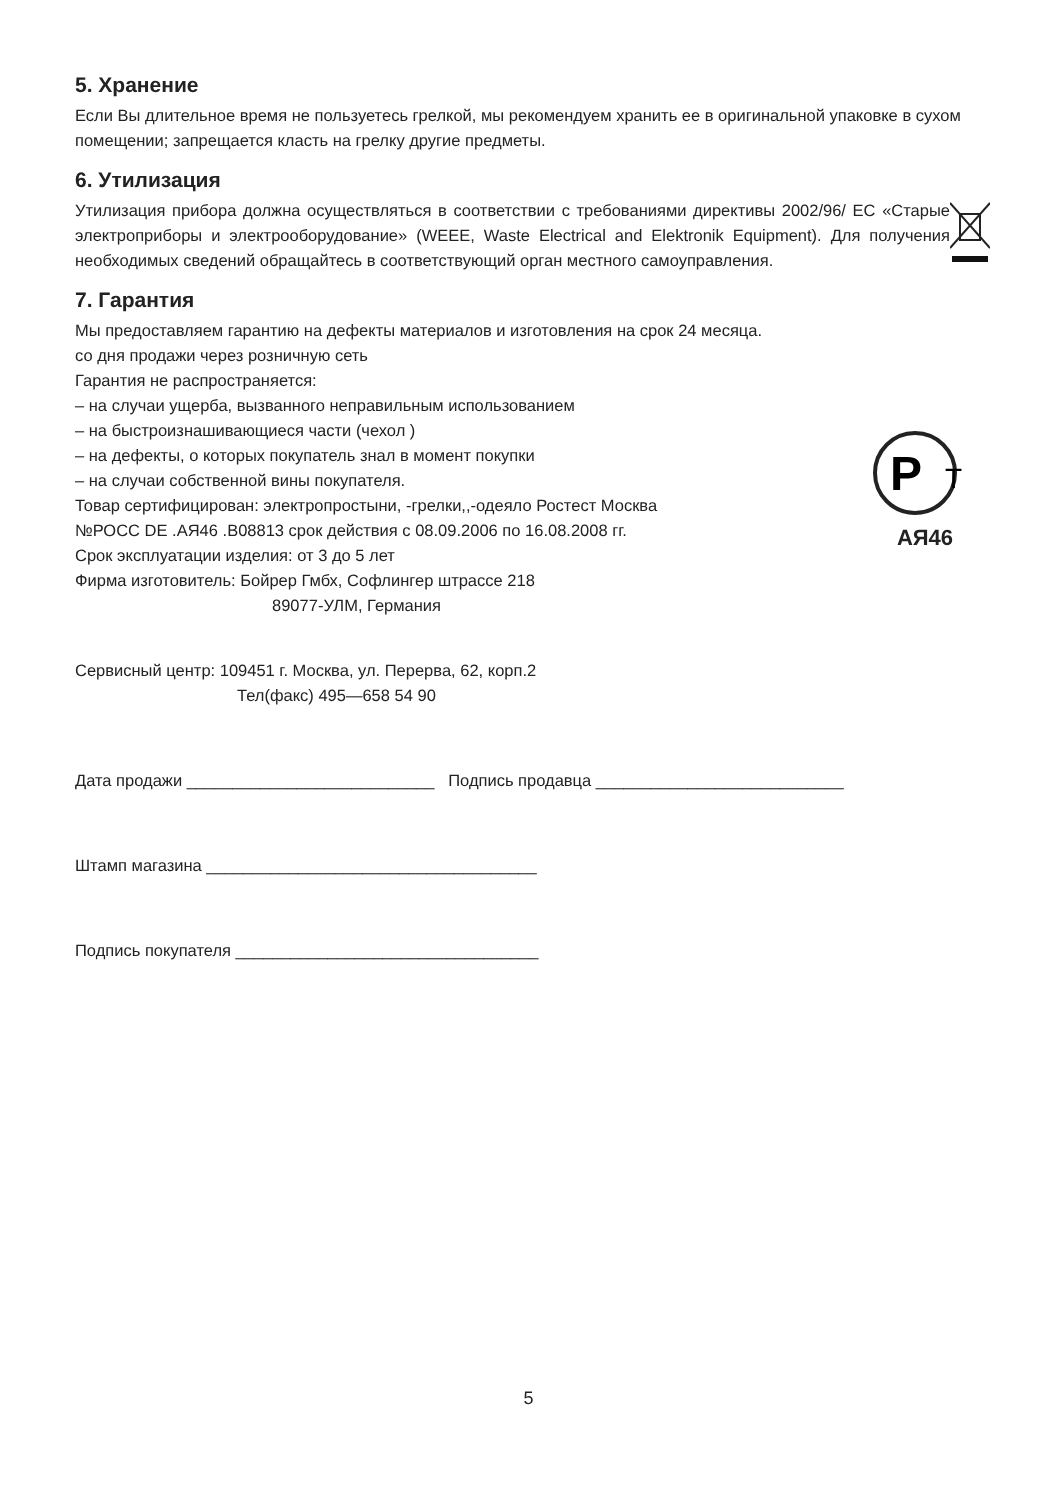5. Хранение
Если Вы длительное время не пользуетесь грелкой, мы рекомендуем хранить ее в оригинальной упаковке в сухом помещении; запрещается класть на грелку другие предметы.
6. Утилизация
Утилизация прибора должна осуществляться в соответствии с требованиями директивы 2002/96/ EC «Старые электроприборы и электрооборудование» (WEEE, Waste Electrical and Elektronik Equipment). Для получения необходимых сведений обращайтесь в соответствующий орган местного самоуправления.
7. Гарантия
Мы предоставляем гарантию на дефекты материалов и изготовления на срок 24 месяца.
со дня продажи через розничную сеть
Гарантия не распространяется:
– на случаи ущерба, вызванного неправильным использованием
– на быстроизнашивающиеся части (чехол )
– на дефекты, о которых покупатель знал в момент покупки
– на случаи собственной вины покупателя.
Товар сертифицирован: электропростыни, -грелки,,-одеяло Ростест Москва
№РОСС DE .АЯ46 .В08813 срок действия с 08.09.2006 по 16.08.2008 гг.
Срок эксплуатации изделия: от 3 до 5 лет
Фирма изготовитель: Бойрер Гмбх, Софлингер штрассе 218
89077-УЛМ, Германия
P
T
АЯ46
Сервисный центр: 109451 г. Москва, ул. Перерва, 62, корп.2
Тел(факс) 495—658 54 90
Дата продажи ___________________________ Подпись продавца ___________________________
Штамп магазина ____________________________________
Подпись покупателя _________________________________
5